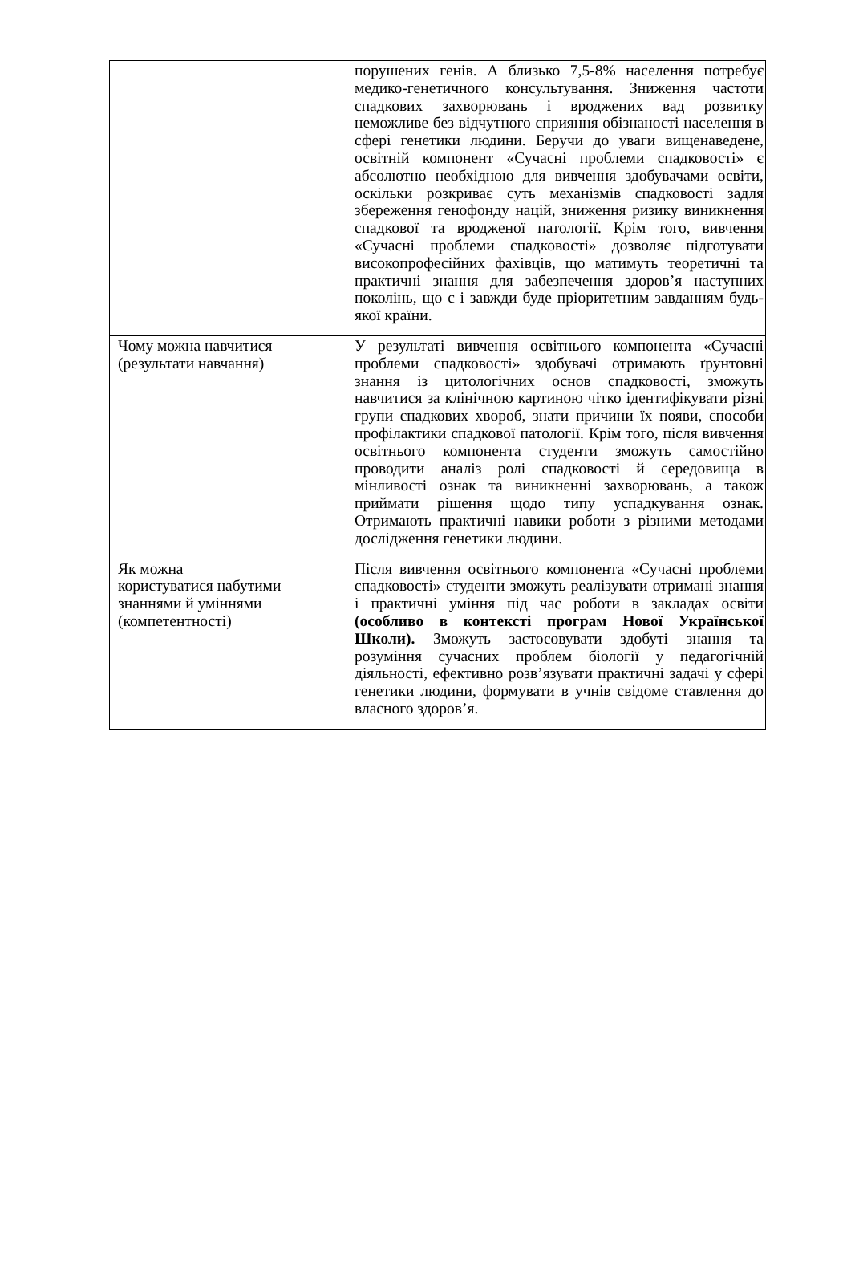| | порушених генів. А близько 7,5-8% населення потребує медико-генетичного консультування. Зниження частоти спадкових захворювань і вроджених вад розвитку неможливе без відчутного сприяння обізнаності населення в сфері генетики людини. Беручи до уваги вищенаведене, освітній компонент «Сучасні проблеми спадковості» є абсолютно необхідною для вивчення здобувачами освіти, оскільки розкриває суть механізмів спадковості задля збереження генофонду націй, зниження ризику виникнення спадкової та вродженої патології. Крім того, вивчення «Сучасні проблеми спадковості» дозволяє підготувати високопрофесійних фахівців, що матимуть теоретичні та практичні знання для забезпечення здоров’я наступних поколінь, що є і завжди буде пріоритетним завданням будь-якої країни. |
| Чому можна навчитися (результати навчання) | У результаті вивчення освітнього компонента «Сучасні проблеми спадковості» здобувачі отримають ґрунтовні знання із цитологічних основ спадковості, зможуть навчитися за клінічною картиною чітко ідентифікувати різні групи спадкових хвороб, знати причини їх появи, способи профілактики спадкової патології. Крім того, після вивчення освітнього компонента студенти зможуть самостійно проводити аналіз ролі спадковості й середовища в мінливості ознак та виникненні захворювань, а також приймати рішення щодо типу успадкування ознак. Отримають практичні навики роботи з різними методами дослідження генетики людини. |
| Як можна користуватися набутими знаннями й уміннями (компетентності) | Після вивчення освітнього компонента «Сучасні проблеми спадковості» студенти зможуть реалізувати отримані знання і практичні уміння під час роботи в закладах освіти (особливо в контексті програм Нової Української Школи). Зможуть застосовувати здобуті знання та розуміння сучасних проблем біології у педагогічній діяльності, ефективно розв’язувати практичні задачі у сфері генетики людини, формувати в учнів свідоме ставлення до власного здоров’я. |